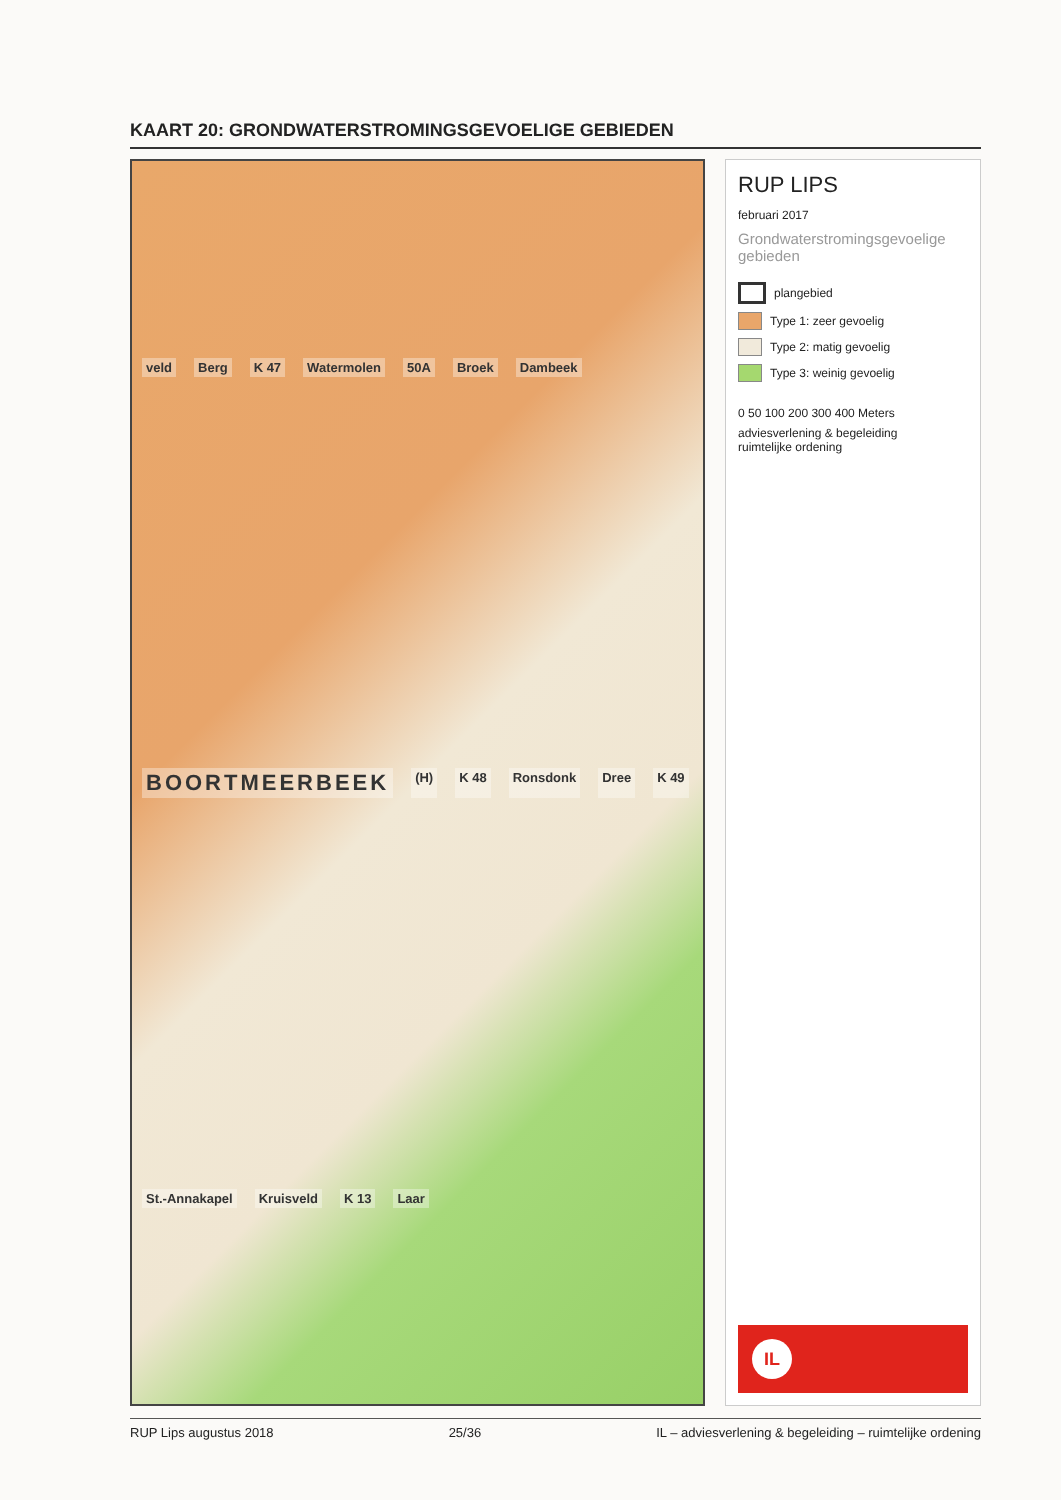KAART 20: GRONDWATERSTROMINGSGEVOELIGE GEBIEDEN
veld Berg K 47 Watermolen 50A Broek Dambeek BOORTMEERBEEK (H) K 48 Ronsdonk Dree K 49 St.-Annakapel Kruisveld K 13 Laar
RUP LIPS
februari 2017
Grondwaterstromingsgevoelige gebieden
plangebied
Type 1: zeer gevoelig
Type 2: matig gevoelig
Type 3: weinig gevoelig
0 50 100 200 300 400 Meters
adviesverlening & begeleiding
ruimtelijke ordening
IL
RUP Lips augustus 2018 25/36 IL – adviesverlening & begeleiding – ruimtelijke ordening